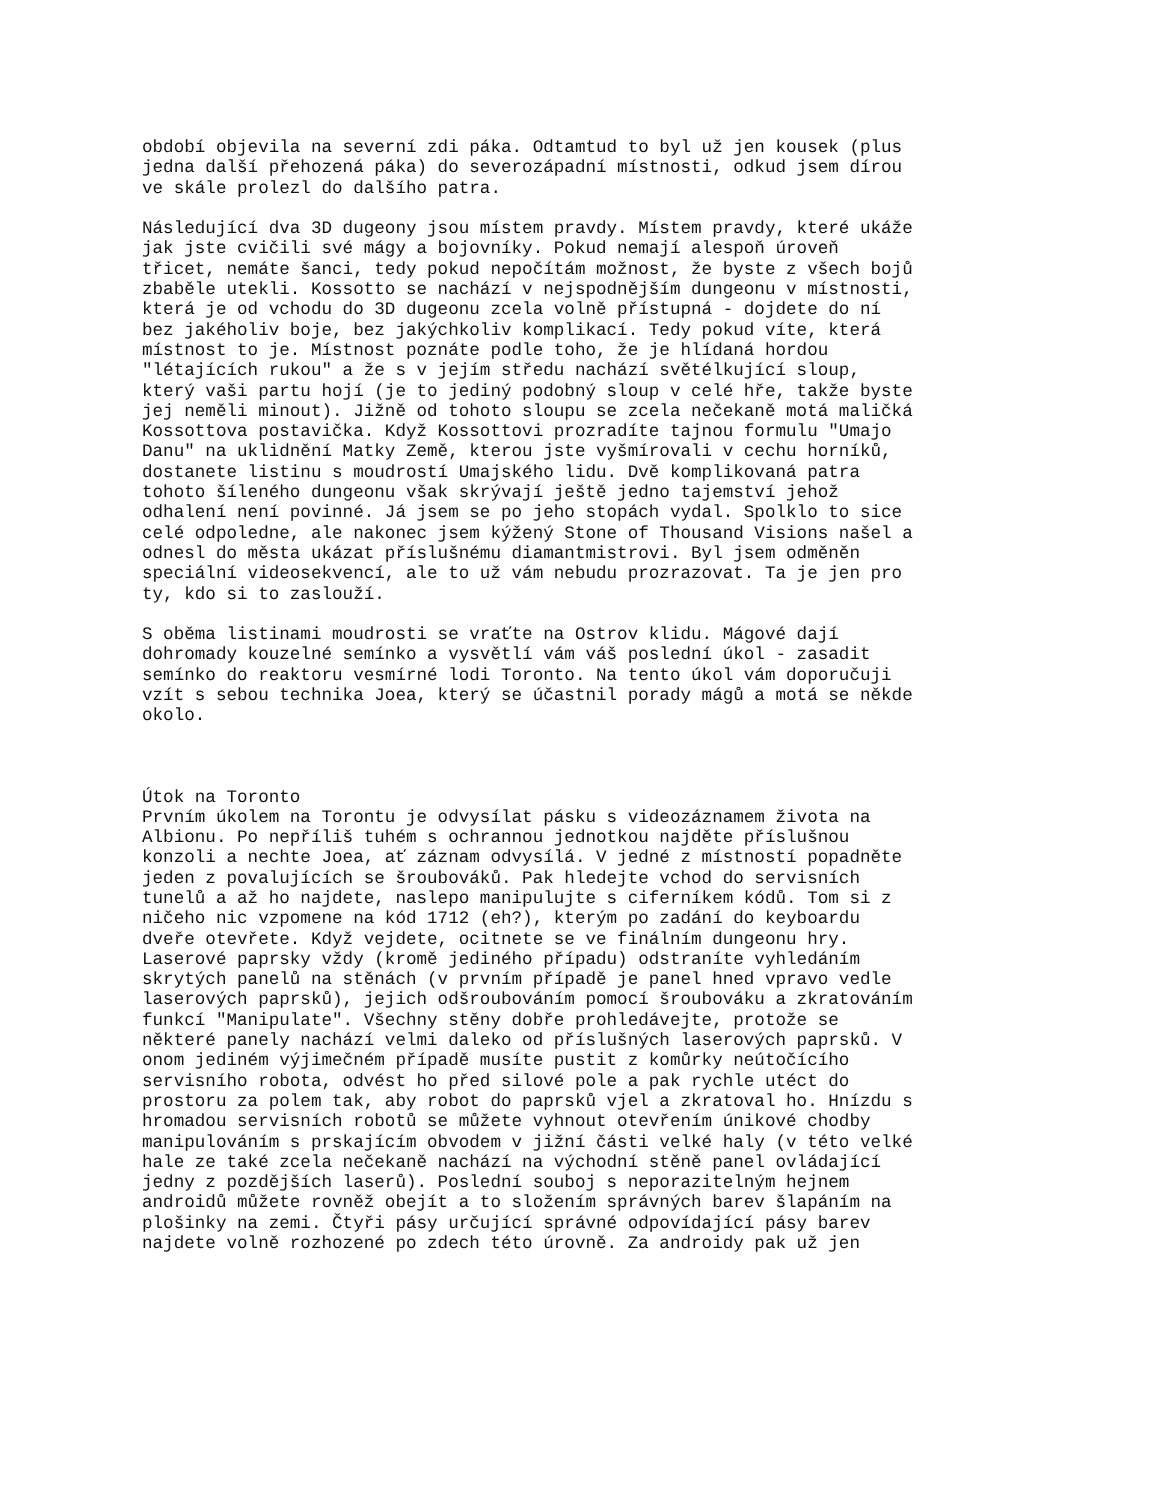období objevila na severní zdi páka. Odtamtud to byl už jen kousek (plus jedna další přehozená páka) do severozápadní místnosti, odkud jsem dírou ve skále prolezl do dalšího patra. Následující dva 3D dugeony jsou místem pravdy. Místem pravdy, které ukáže jak jste cvičili své mágy a bojovníky. Pokud nemají alespoň úroveň třicet, nemáte šanci, tedy pokud nepočítám možnost, že byste z všech bojů zbaběle utekli. Kossotto se nachází v nejspodnějším dungeonu v místnosti, která je od vchodu do 3D dugeonu zcela volně přístupná - dojdete do ní bez jakéholiv boje, bez jakýchkoliv komplikací. Tedy pokud víte, která místnost to je. Místnost poznáte podle toho, že je hlídaná hordou "létajících rukou" a že s v jejím středu nachází světélkující sloup, který vaši partu hojí (je to jediný podobný sloup v celé hře, takže byste jej neměli minout). Jižně od tohoto sloupu se zcela nečekaně motá maličká Kossottova postavička. Když Kossottovi prozradíte tajnou formulu "Umajo Danu" na uklidnění Matky Země, kterou jste vyšmírovali v cechu horníků, dostanete listinu s moudrostí Umajského lidu. Dvě komplikovaná patra tohoto šíleného dungeonu však skrývají ještě jedno tajemství jehož odhalení není povinné. Já jsem se po jeho stopách vydal. Spolklo to sice celé odpoledne, ale nakonec jsem kýžený Stone of Thousand Visions našel a odnesl do města ukázat příslušnému diamantmistrovi. Byl jsem odměněn speciální videosekvencí, ale to už vám nebudu prozrazovat. Ta je jen pro ty, kdo si to zaslouží. S oběma listinami moudrosti se vraťte na Ostrov klidu. Mágové dají dohromady kouzelné semínko a vysvětlí vám váš poslední úkol - zasadit semínko do reaktoru vesmírné lodi Toronto. Na tento úkol vám doporučuji vzít s sebou technika Joea, který se účastnil porady mágů a motá se někde okolo. Útok na Toronto Prvním úkolem na Torontu je odvysílat pásku s videozáznamem života na Albionu. Po nepříliš tuhém s ochrannou jednotkou najděte příslušnou konzoli a nechte Joea, ať záznam odvysílá. V jedné z místností popadněte jeden z povalujících se šroubováků. Pak hledejte vchod do servisních tunelů a až ho najdete, naslepo manipulujte s ciferníkem kódů. Tom si z ničeho nic vzpomene na kód 1712 (eh?), kterým po zadání do keyboardu dveře otevřete. Když vejdete, ocitnete se ve finálním dungeonu hry. Laserové paprsky vždy (kromě jediného případu) odstraníte vyhledáním skrytých panelů na stěnách (v prvním případě je panel hned vpravo vedle laserových paprsků), jejich odšroubováním pomocí šroubováku a zkratováním funkcí "Manipulate". Všechny stěny dobře prohledávejte, protože se některé panely nachází velmi daleko od příslušných laserových paprsků. V onom jediném výjimečném případě musíte pustit z komůrky neútočícího servisního robota, odvést ho před silové pole a pak rychle utéct do prostoru za polem tak, aby robot do paprsků vjel a zkratoval ho. Hnízdu s hromadou servisních robotů se můžete vyhnout otevřením únikové chodby manipulováním s prskajícím obvodem v jižní části velké haly (v této velké hale ze také zcela nečekaně nachází na východní stěně panel ovládající jedny z pozdějších laserů). Poslední souboj s neporazitelným hejnem androidů můžete rovněž obejít a to složením správných barev šlapáním na plošinky na zemi. Čtyři pásy určující správné odpovídající pásy barev najdete volně rozhozené po zdech této úrovně. Za androidy pak už jen